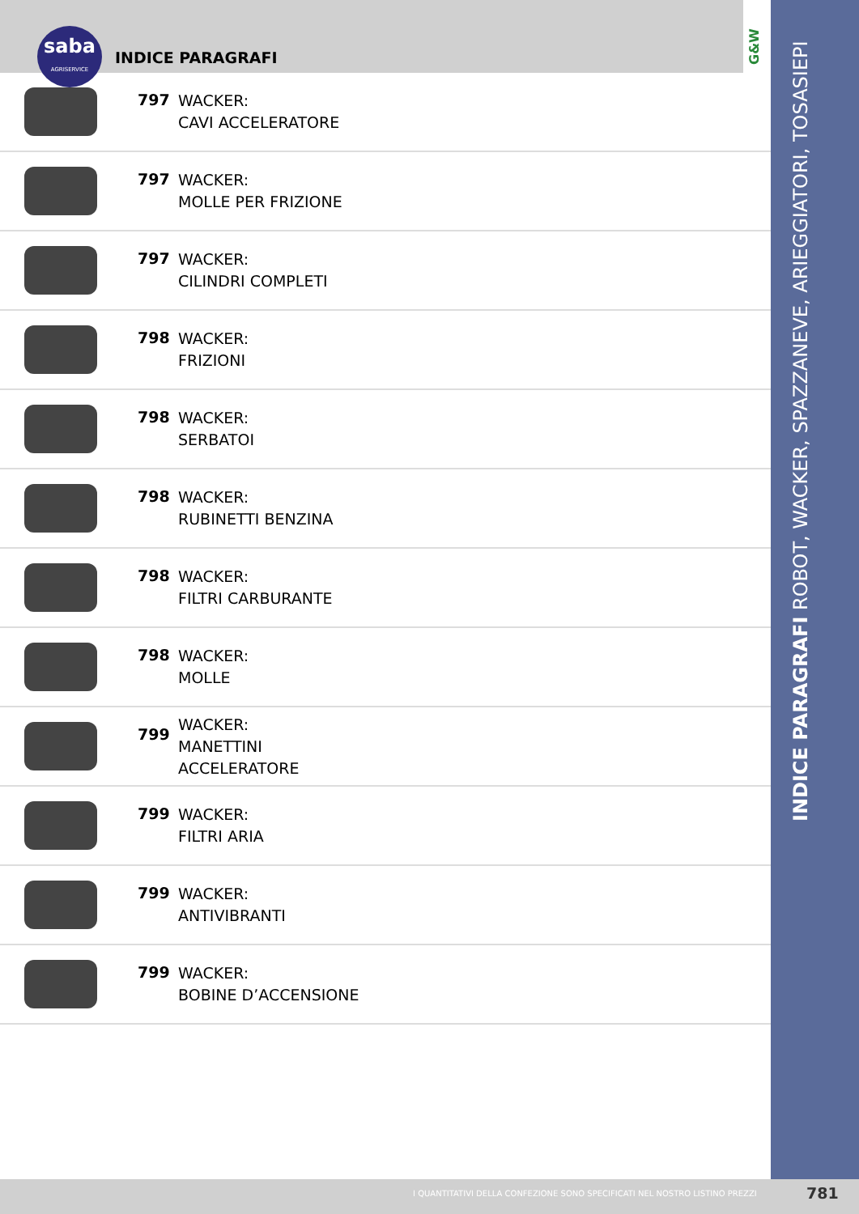saba
AGRISERVICE
INDICE PARAGRAFI
G&W
INDICE PARAGRAFI ROBOT, WACKER, SPAZZANEVE, ARIEGGIATORI, TOSASIEPI
797
WACKER:
CAVI ACCELERATORE
797
WACKER:
MOLLE PER FRIZIONE
797
WACKER:
CILINDRI COMPLETI
798
WACKER:
FRIZIONI
798
WACKER:
SERBATOI
798
WACKER:
RUBINETTI BENZINA
798
WACKER:
FILTRI CARBURANTE
798
WACKER:
MOLLE
799
WACKER:
MANETTINI
ACCELERATORE
799
WACKER:
FILTRI ARIA
799
WACKER:
ANTIVIBRANTI
799
WACKER:
BOBINE D’ACCENSIONE
I QUANTITATIVI DELLA CONFEZIONE SONO SPECIFICATI NEL NOSTRO LISTINO PREZZI 781